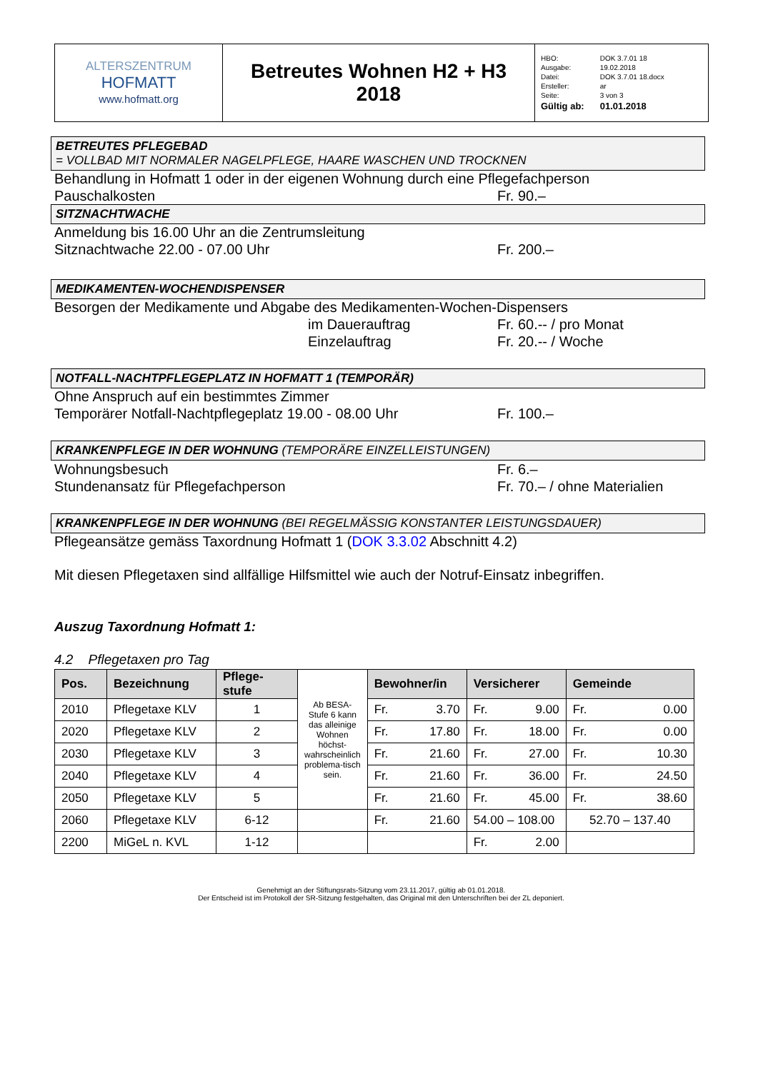| ALTERSZENTRUM HOFMATT www.hofmatt.org | Betreutes Wohnen H2 + H3 2018 | / HBO: / DOK 3.7.01 18 / / Ausgabe: / 19.02.2018 / / Datei: / DOK 3.7.01 18.docx / / Ersteller: / ar / / Seite: / 3 von 3 / / Gültig ab: / 01.01.2018 / |
BETREUTES PFLEGEBAD
= VOLLBAD MIT NORMALER NAGELPFLEGE, HAARE WASCHEN UND TROCKNEN
Behandlung in Hofmatt 1 oder in der eigenen Wohnung durch eine Pflegefachperson
Pauschalkosten Fr. 90.–
SITZNACHTWACHE
Anmeldung bis 16.00 Uhr an die Zentrumsleitung
Sitznachtwache 22.00 - 07.00 Uhr Fr. 200.–
MEDIKAMENTEN-WOCHENDISPENSER
Besorgen der Medikamente und Abgabe des Medikamenten-Wochen-Dispensers
im Dauerauftrag Fr. 60.-- / pro Monat
Einzelauftrag Fr. 20.-- / Woche
NOTFALL-NACHTPFLEGEPLATZ IN HOFMATT 1 (TEMPORÄR)
Ohne Anspruch auf ein bestimmtes Zimmer
Temporärer Notfall-Nachtpflegeplatz 19.00 - 08.00 Uhr
Fr. 100.–
KRANKENPFLEGE IN DER WOHNUNG (TEMPORÄRE EINZELLEISTUNGEN)
Wohnungsbesuch Fr. 6.–
Stundenansatz für Pflegefachperson Fr. 70.– / ohne Materialien
KRANKENPFLEGE IN DER WOHNUNG (BEI REGELMÄSSIG KONSTANTER LEISTUNGSDAUER)
Pflegeansätze gemäss Taxordnung Hofmatt 1 (DOK 3.3.02 Abschnitt 4.2)
Mit diesen Pflegetaxen sind allfällige Hilfsmittel wie auch der Notruf-Einsatz inbegriffen.
Auszug Taxordnung Hofmatt 1:
4.2 Pflegetaxen pro Tag
| Pos. | Bezeichnung | Pflege- stufe | Ab BESA-Stufe 6 kann das alleinige Wohnen höchst-wahrscheinlich problema-tisch sein. | Bewohner/in | Versicherer | Gemeinde |
| 2010 | Pflegetaxe KLV | 1 | | Fr. 3.70 | Fr. 9.00 | Fr. 0.00 |
| 2020 | Pflegetaxe KLV | 2 | | Fr. 17.80 | Fr. 18.00 | Fr. 0.00 |
| 2030 | Pflegetaxe KLV | 3 | | Fr. 21.60 | Fr. 27.00 | Fr. 10.30 |
| 2040 | Pflegetaxe KLV | 4 | | Fr. 21.60 | Fr. 36.00 | Fr. 24.50 |
| 2050 | Pflegetaxe KLV | 5 | | Fr. 21.60 | Fr. 45.00 | Fr. 38.60 |
| 2060 | Pflegetaxe KLV | 6-12 | | Fr. 21.60 | 54.00 – 108.00 | 52.70 – 137.40 |
| 2200 | MiGeL n. KVL | 1-12 | | | Fr. 2.00 | |
Genehmigt an der Stiftungsrats-Sitzung vom 23.11.2017, gültig ab 01.01.2018.
Der Entscheid ist im Protokoll der SR-Sitzung festgehalten, das Original mit den Unterschriften bei der ZL deponiert.